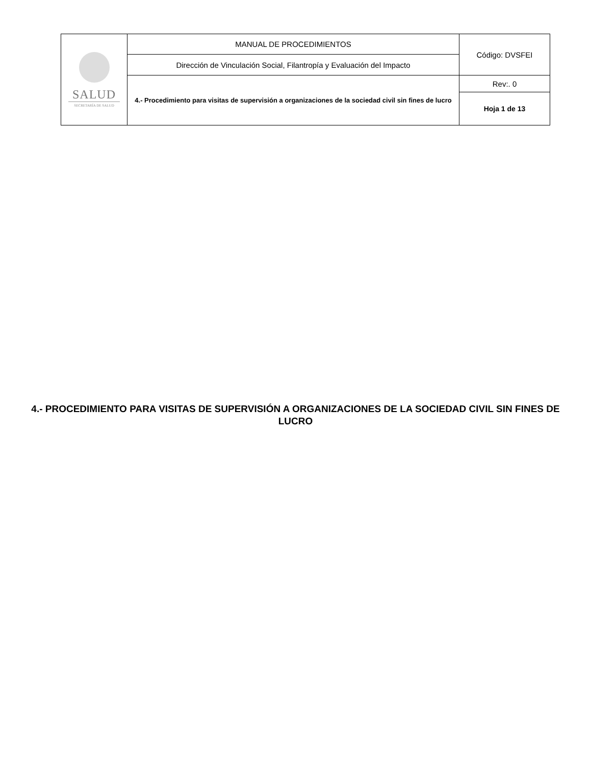| SALUD SECRETARÍA DE SALUD | MANUAL DE PROCEDIMIENTOS | Código: DVSFEI |
| | Dirección de Vinculación Social, Filantropía y Evaluación del Impacto | |
| | 4.- Procedimiento para visitas de supervisión a organizaciones de la sociedad civil sin fines de lucro | Rev:. 0 |
| | | Hoja 1 de 13 |
4.- PROCEDIMIENTO PARA VISITAS DE SUPERVISIÓN A ORGANIZACIONES DE LA SOCIEDAD CIVIL SIN FINES DE LUCRO